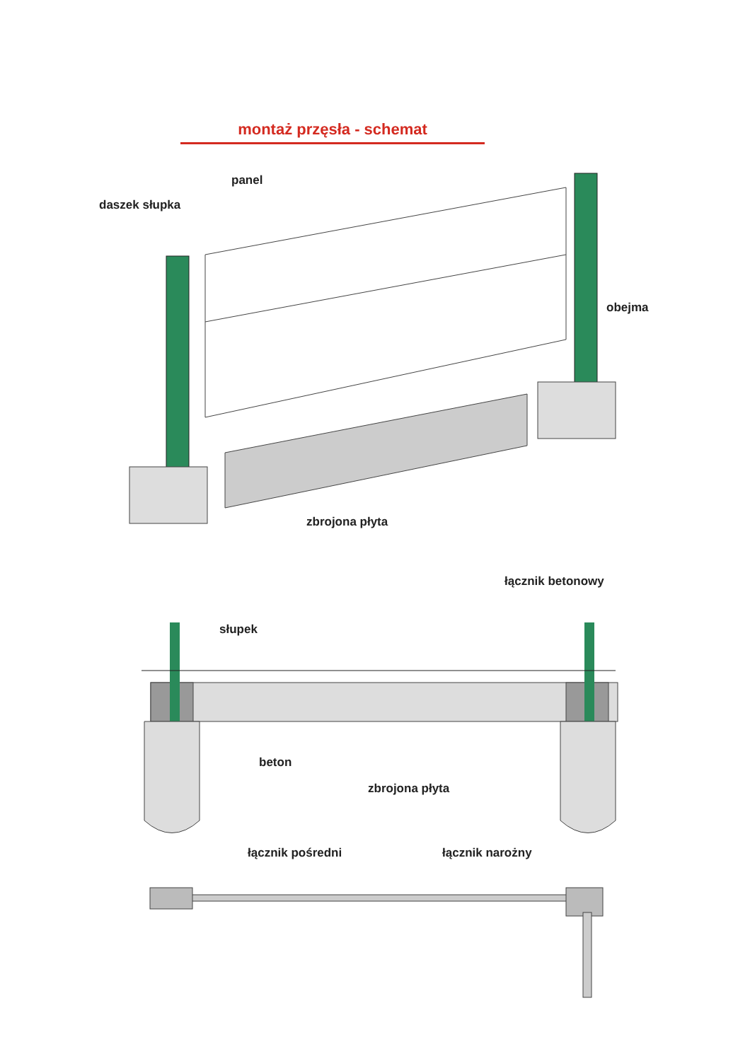montaż przęsła - schemat
panel
daszek słupka
obejma
zbrojona płyta
łącznik betonowy
słupek
beton
zbrojona płyta
łącznik pośredni łącznik narożny